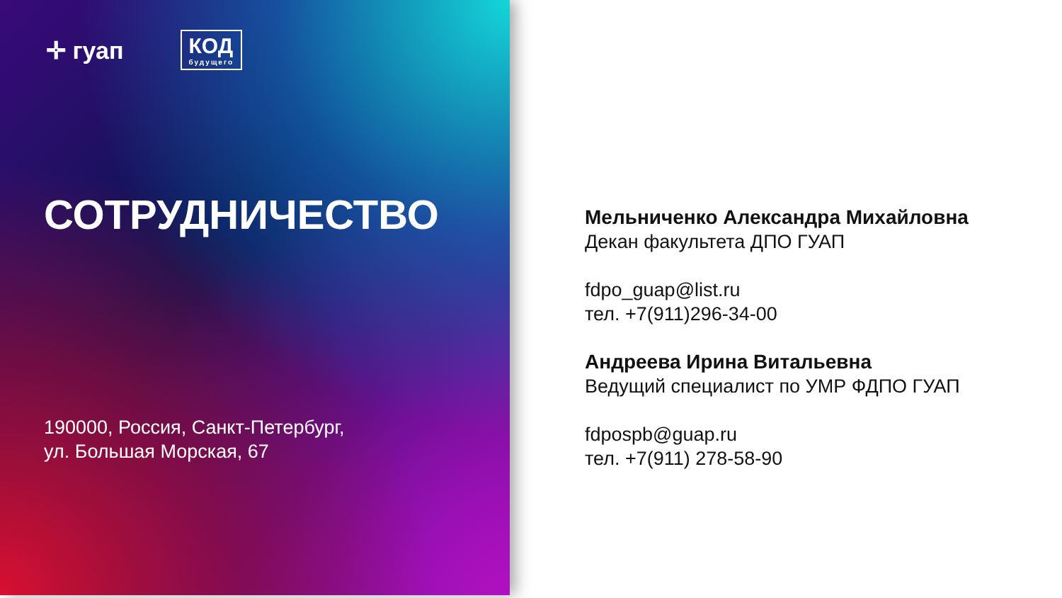✛ гуап
КОД
будущего
СОТРУДНИЧЕСТВО
190000, Россия, Санкт-Петербург,
ул. Большая Морская, 67
Мельниченко Александра Михайловна
Декан факультета ДПО ГУАП
fdpo_guap@list.ru
тел. +7(911)296-34-00
Андреева Ирина Витальевна
Ведущий специалист по УМР ФДПО ГУАП
fdpospb@guap.ru
тел. +7(911) 278-58-90